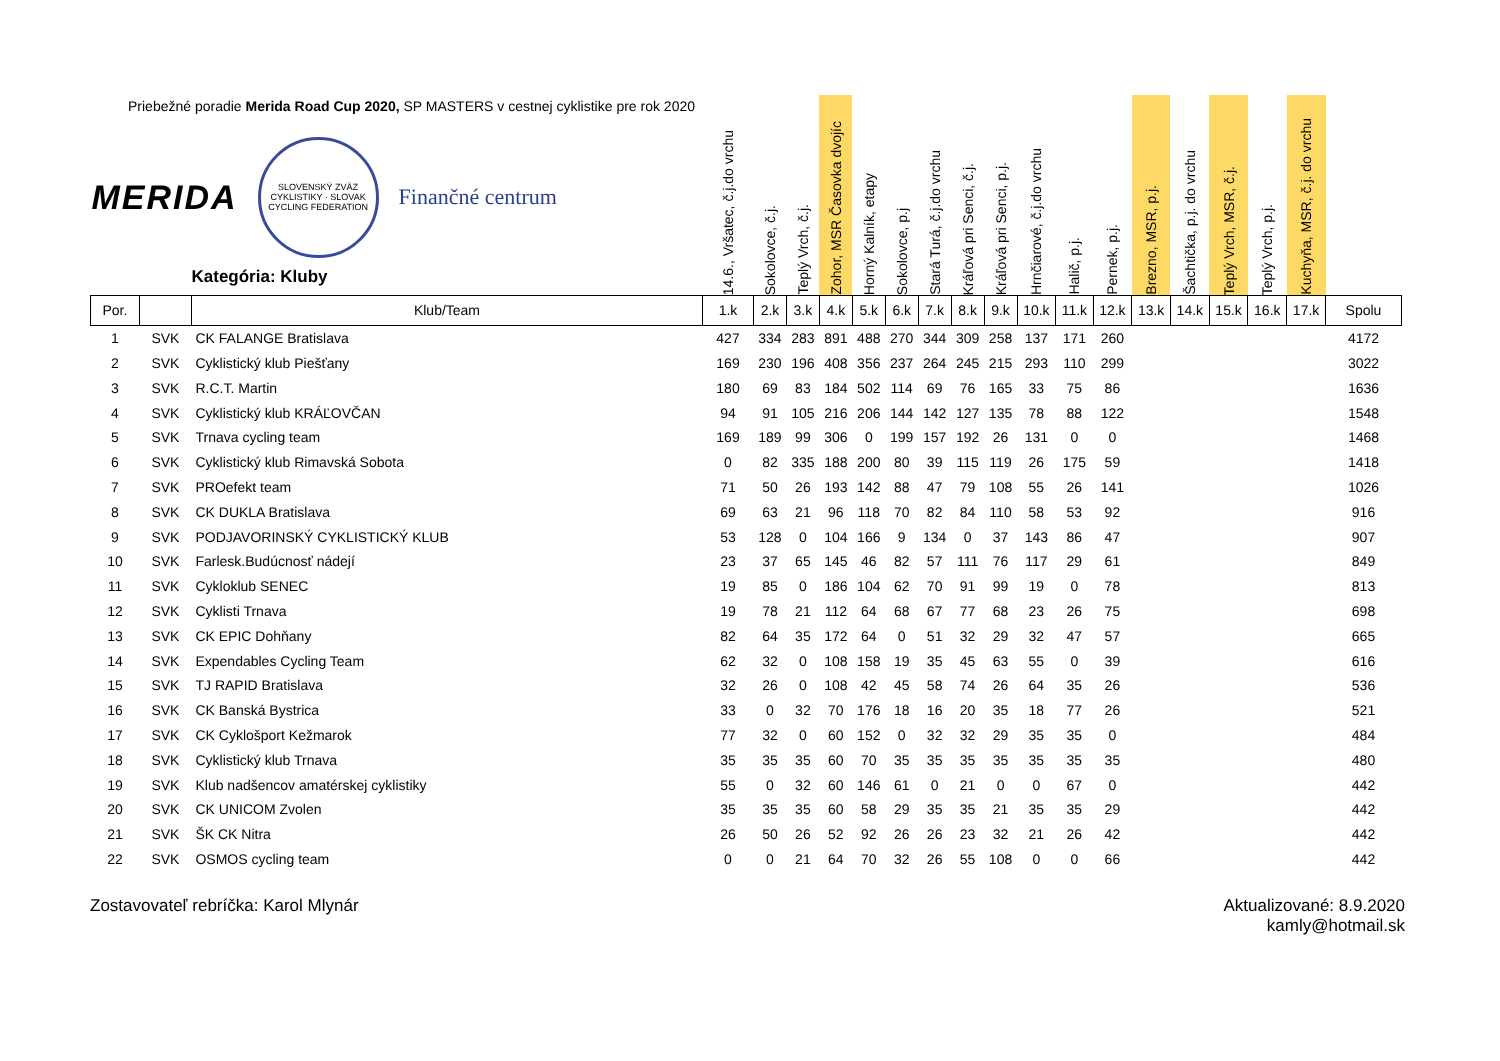| Priebežné poradie Merida Road Cup 2020, SP MASTERS v cestnej cyklistike pre rok 2020 MERIDA SLOVENSKÝ ZVÄZ CYKLISTIKY · SLOVAK CYCLING FEDERATION Finančné centrum Kategória: Kluby | | | 14.6., Vršatec, č.j.do vrchu | Sokolovce, č.j. | Teplý Vrch, č.j. | Zohor, MSR Časovka dvojíc | Horný Kalník, etapy | Sokolovce, p.j | Stará Turá, č.j.do vrchu | Kráľová pri Senci, č.j. | Kráľová pri Senci, p.j. | Hrnčiarové, č.j.do vrchu | Halič, p.j. | Pernek, p.j. | Brezno, MSR, p.j. | Šachtička, p.j. do vrchu | Teplý Vrch, MSR, č.j. | Teplý Vrch, p.j. | Kuchyňa, MSR, č.j. do vrchu | |
| --- | --- | --- | --- | --- | --- | --- | --- | --- | --- | --- | --- | --- | --- | --- | --- | --- | --- | --- | --- | --- |
| Por. | | Klub/Team | 1.k | 2.k | 3.k | 4.k | 5.k | 6.k | 7.k | 8.k | 9.k | 10.k | 11.k | 12.k | 13.k | 14.k | 15.k | 16.k | 17.k | Spolu |
| 1 | SVK | CK FALANGE Bratislava | 427 | 334 | 283 | 891 | 488 | 270 | 344 | 309 | 258 | 137 | 171 | 260 | | | | | | 4172 |
| 2 | SVK | Cyklistický klub Piešťany | 169 | 230 | 196 | 408 | 356 | 237 | 264 | 245 | 215 | 293 | 110 | 299 | | | | | | 3022 |
| 3 | SVK | R.C.T. Martin | 180 | 69 | 83 | 184 | 502 | 114 | 69 | 76 | 165 | 33 | 75 | 86 | | | | | | 1636 |
| 4 | SVK | Cyklistický klub KRÁĽOVČAN | 94 | 91 | 105 | 216 | 206 | 144 | 142 | 127 | 135 | 78 | 88 | 122 | | | | | | 1548 |
| 5 | SVK | Trnava cycling team | 169 | 189 | 99 | 306 | 0 | 199 | 157 | 192 | 26 | 131 | 0 | 0 | | | | | | 1468 |
| 6 | SVK | Cyklistický klub Rimavská Sobota | 0 | 82 | 335 | 188 | 200 | 80 | 39 | 115 | 119 | 26 | 175 | 59 | | | | | | 1418 |
| 7 | SVK | PROefekt team | 71 | 50 | 26 | 193 | 142 | 88 | 47 | 79 | 108 | 55 | 26 | 141 | | | | | | 1026 |
| 8 | SVK | CK DUKLA Bratislava | 69 | 63 | 21 | 96 | 118 | 70 | 82 | 84 | 110 | 58 | 53 | 92 | | | | | | 916 |
| 9 | SVK | PODJAVORINSKÝ CYKLISTICKÝ KLUB | 53 | 128 | 0 | 104 | 166 | 9 | 134 | 0 | 37 | 143 | 86 | 47 | | | | | | 907 |
| 10 | SVK | Farlesk.Budúcnosť nádejí | 23 | 37 | 65 | 145 | 46 | 82 | 57 | 111 | 76 | 117 | 29 | 61 | | | | | | 849 |
| 11 | SVK | Cykloklub SENEC | 19 | 85 | 0 | 186 | 104 | 62 | 70 | 91 | 99 | 19 | 0 | 78 | | | | | | 813 |
| 12 | SVK | Cyklisti Trnava | 19 | 78 | 21 | 112 | 64 | 68 | 67 | 77 | 68 | 23 | 26 | 75 | | | | | | 698 |
| 13 | SVK | CK EPIC Dohňany | 82 | 64 | 35 | 172 | 64 | 0 | 51 | 32 | 29 | 32 | 47 | 57 | | | | | | 665 |
| 14 | SVK | Expendables Cycling Team | 62 | 32 | 0 | 108 | 158 | 19 | 35 | 45 | 63 | 55 | 0 | 39 | | | | | | 616 |
| 15 | SVK | TJ RAPID Bratislava | 32 | 26 | 0 | 108 | 42 | 45 | 58 | 74 | 26 | 64 | 35 | 26 | | | | | | 536 |
| 16 | SVK | CK Banská Bystrica | 33 | 0 | 32 | 70 | 176 | 18 | 16 | 20 | 35 | 18 | 77 | 26 | | | | | | 521 |
| 17 | SVK | CK Cyklošport Kežmarok | 77 | 32 | 0 | 60 | 152 | 0 | 32 | 32 | 29 | 35 | 35 | 0 | | | | | | 484 |
| 18 | SVK | Cyklistický klub Trnava | 35 | 35 | 35 | 60 | 70 | 35 | 35 | 35 | 35 | 35 | 35 | 35 | | | | | | 480 |
| 19 | SVK | Klub nadšencov amatérskej cyklistiky | 55 | 0 | 32 | 60 | 146 | 61 | 0 | 21 | 0 | 0 | 67 | 0 | | | | | | 442 |
| 20 | SVK | CK UNICOM Zvolen | 35 | 35 | 35 | 60 | 58 | 29 | 35 | 35 | 21 | 35 | 35 | 29 | | | | | | 442 |
| 21 | SVK | ŠK CK Nitra | 26 | 50 | 26 | 52 | 92 | 26 | 26 | 23 | 32 | 21 | 26 | 42 | | | | | | 442 |
| 22 | SVK | OSMOS cycling team | 0 | 0 | 21 | 64 | 70 | 32 | 26 | 55 | 108 | 0 | 0 | 66 | | | | | | 442 |
Zostavovateľ rebríčka: Karol Mlynár
Aktualizované: 8.9.2020
kamly@hotmail.sk